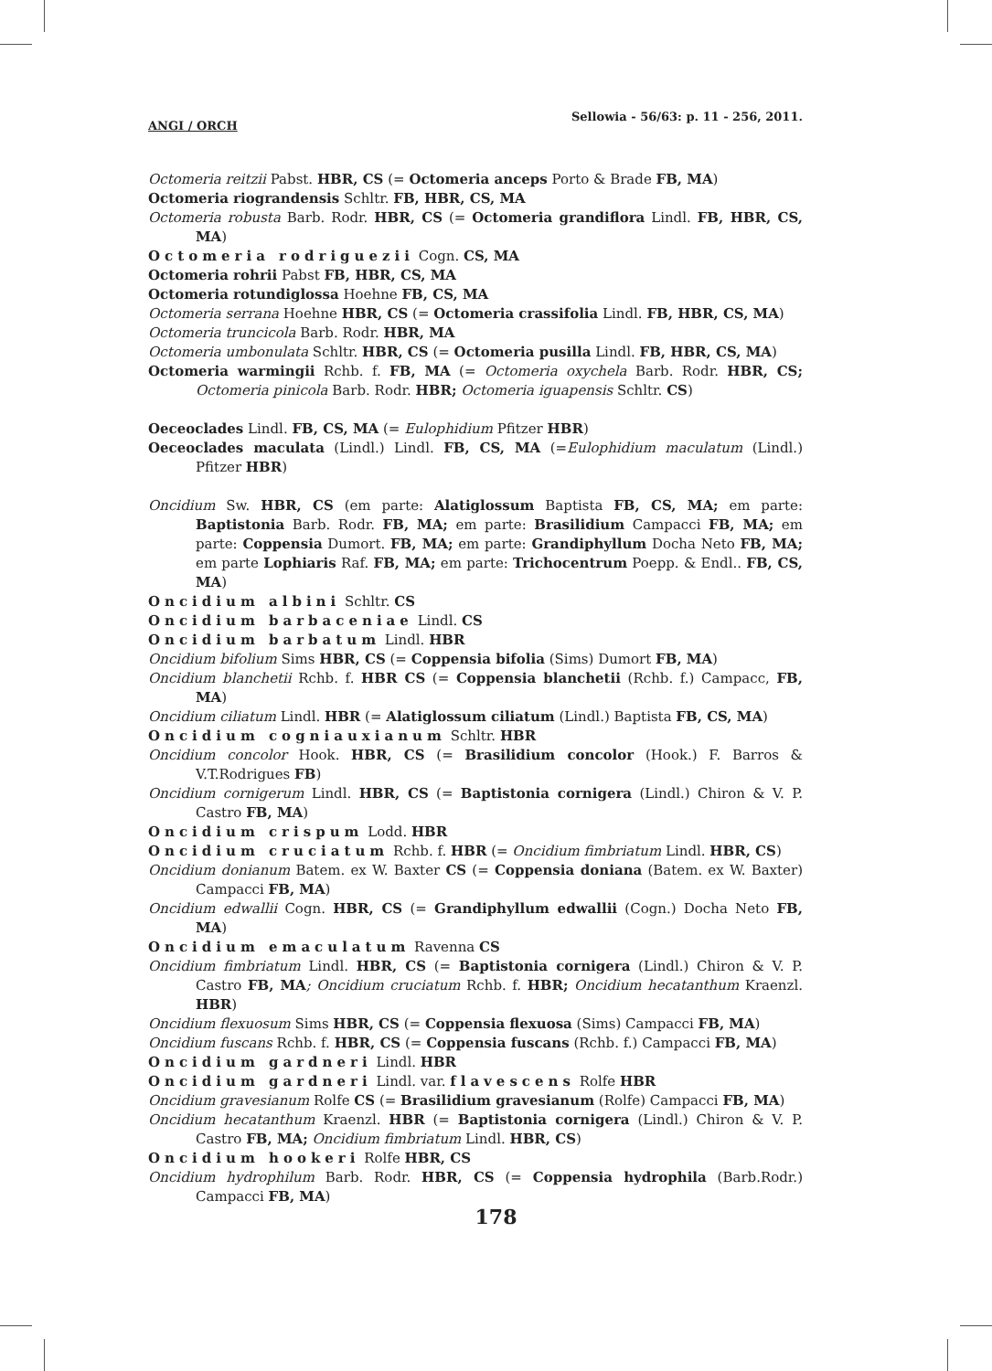ANGI / ORCH Sellowia - 56/63: p. 11 - 256, 2011.
Octomeria reitzii Pabst. HBR, CS (= Octomeria anceps Porto & Brade FB, MA)
Octomeria riograndensis Schltr. FB, HBR, CS, MA
Octomeria robusta Barb. Rodr. HBR, CS (= Octomeria grandiflora Lindl. FB, HBR, CS, MA)
Octomeria rodriguezii Cogn. CS, MA
Octomeria rohrii Pabst FB, HBR, CS, MA
Octomeria rotundiglossa Hoehne FB, CS, MA
Octomeria serrana Hoehne HBR, CS (= Octomeria crassifolia Lindl. FB, HBR, CS, MA)
Octomeria truncicola Barb. Rodr. HBR, MA
Octomeria umbonulata Schltr. HBR, CS (= Octomeria pusilla Lindl. FB, HBR, CS, MA)
Octomeria warmingii Rchb. f. FB, MA (= Octomeria oxychela Barb. Rodr. HBR, CS; Octomeria pinicola Barb. Rodr. HBR; Octomeria iguapensis Schltr. CS)
Oeceoclades Lindl. FB, CS, MA (= Eulophidium Pfitzer HBR)
Oeceoclades maculata (Lindl.) Lindl. FB, CS, MA (=Eulophidium maculatum (Lindl.) Pfitzer HBR)
Oncidium Sw. HBR, CS (em parte: Alatiglossum Baptista FB, CS, MA; em parte: Baptistonia Barb. Rodr. FB, MA; em parte: Brasilidium Campacci FB, MA; em parte: Coppensia Dumort. FB, MA; em parte: Grandiphyllum Docha Neto FB, MA; em parte Lophiaris Raf. FB, MA; em parte: Trichocentrum Poepp. & Endl.. FB, CS, MA)
Oncidium albini Schltr. CS
Oncidium barbaceniae Lindl. CS
Oncidium barbatum Lindl. HBR
Oncidium bifolium Sims HBR, CS (= Coppensia bifolia (Sims) Dumort FB, MA)
Oncidium blanchetii Rchb. f. HBR CS (= Coppensia blanchetii (Rchb. f.) Campacc, FB, MA)
Oncidium ciliatum Lindl. HBR (= Alatiglossum ciliatum (Lindl.) Baptista FB, CS, MA)
Oncidium cogniauxianum Schltr. HBR
Oncidium concolor Hook. HBR, CS (= Brasilidium concolor (Hook.) F. Barros & V.T.Rodrigues FB)
Oncidium cornigerum Lindl. HBR, CS (= Baptistonia cornigera (Lindl.) Chiron & V. P. Castro FB, MA)
Oncidium crispum Lodd. HBR
Oncidium cruciatum Rchb. f. HBR (= Oncidium fimbriatum Lindl. HBR, CS)
Oncidium donianum Batem. ex W. Baxter CS (= Coppensia doniana (Batem. ex W. Baxter) Campacci FB, MA)
Oncidium edwallii Cogn. HBR, CS (= Grandiphyllum edwallii (Cogn.) Docha Neto FB, MA)
Oncidium emaculatum Ravenna CS
Oncidium fimbriatum Lindl. HBR, CS (= Baptistonia cornigera (Lindl.) Chiron & V. P. Castro FB, MA; Oncidium cruciatum Rchb. f. HBR; Oncidium hecatanthum Kraenzl. HBR)
Oncidium flexuosum Sims HBR, CS (= Coppensia flexuosa (Sims) Campacci FB, MA)
Oncidium fuscans Rchb. f. HBR, CS (= Coppensia fuscans (Rchb. f.) Campacci FB, MA)
Oncidium gardneri Lindl. HBR
Oncidium gardneri Lindl. var. flavescens Rolfe HBR
Oncidium gravesianum Rolfe CS (= Brasilidium gravesianum (Rolfe) Campacci FB, MA)
Oncidium hecatanthum Kraenzl. HBR (= Baptistonia cornigera (Lindl.) Chiron & V. P. Castro FB, MA; Oncidium fimbriatum Lindl. HBR, CS)
Oncidium hookeri Rolfe HBR, CS
Oncidium hydrophilum Barb. Rodr. HBR, CS (= Coppensia hydrophila (Barb.Rodr.) Campacci FB, MA)
178